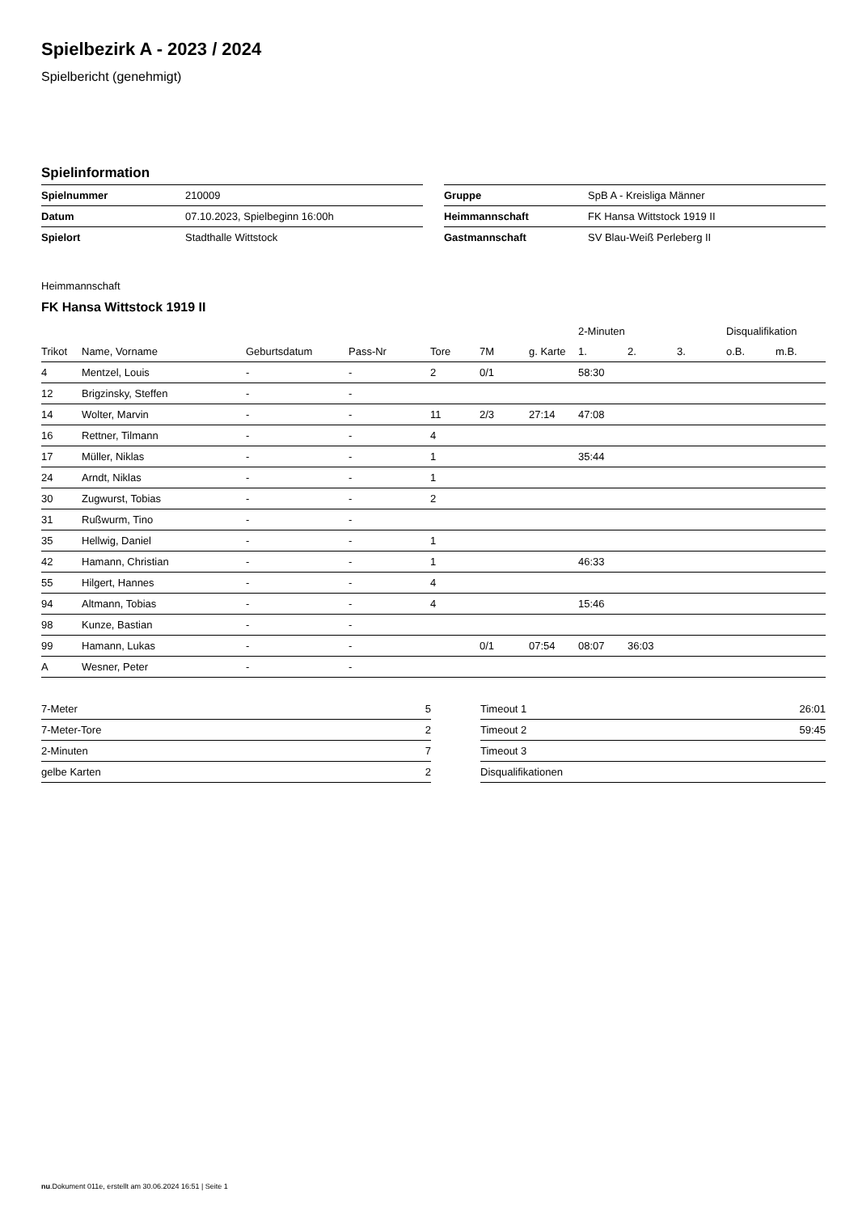Spielbezirk A - 2023 / 2024
Spielbericht (genehmigt)
Spielinformation
| Spielnummer | 210009 |
| Datum | 07.10.2023, Spielbeginn 16:00h |
| Spielort | Stadthalle Wittstock |
| Gruppe | SpB A - Kreisliga Männer |
| Heimmannschaft | FK Hansa Wittstock 1919 II |
| Gastmannschaft | SV Blau-Weiß Perleberg II |
Heimmannschaft
FK Hansa Wittstock 1919 II
| | | | | | | | 2-Minuten | | | Disqualifikation | |
| --- | --- | --- | --- | --- | --- | --- | --- | --- | --- | --- | --- |
| Trikot | Name, Vorname | Geburtsdatum | Pass-Nr | Tore | 7M | g. Karte | 1. | 2. | 3. | o.B. | m.B. |
| 4 | Mentzel, Louis | - | - | 2 | 0/1 | | 58:30 | | | | |
| 12 | Brigzinsky, Steffen | - | - | | | | | | | | |
| 14 | Wolter, Marvin | - | - | 11 | 2/3 | 27:14 | 47:08 | | | | |
| 16 | Rettner, Tilmann | - | - | 4 | | | | | | | |
| 17 | Müller, Niklas | - | - | 1 | | | 35:44 | | | | |
| 24 | Arndt, Niklas | - | - | 1 | | | | | | | |
| 30 | Zugwurst, Tobias | - | - | 2 | | | | | | | |
| 31 | Rußwurm, Tino | - | - | | | | | | | | |
| 35 | Hellwig, Daniel | - | - | 1 | | | | | | | |
| 42 | Hamann, Christian | - | - | 1 | | | 46:33 | | | | |
| 55 | Hilgert, Hannes | - | - | 4 | | | | | | | |
| 94 | Altmann, Tobias | - | - | 4 | | | 15:46 | | | | |
| 98 | Kunze, Bastian | - | - | | | | | | | | |
| 99 | Hamann, Lukas | - | - | | 0/1 | 07:54 | 08:07 | 36:03 | | | |
| A | Wesner, Peter | - | - | | | | | | | | |
| 7-Meter | 5 |
| 7-Meter-Tore | 2 |
| 2-Minuten | 7 |
| gelbe Karten | 2 |
| Timeout 1 | 26:01 |
| Timeout 2 | 59:45 |
| Timeout 3 | |
| Disqualifikationen | |
nu.Dokument 011e, erstellt am 30.06.2024 16:51 | Seite 1